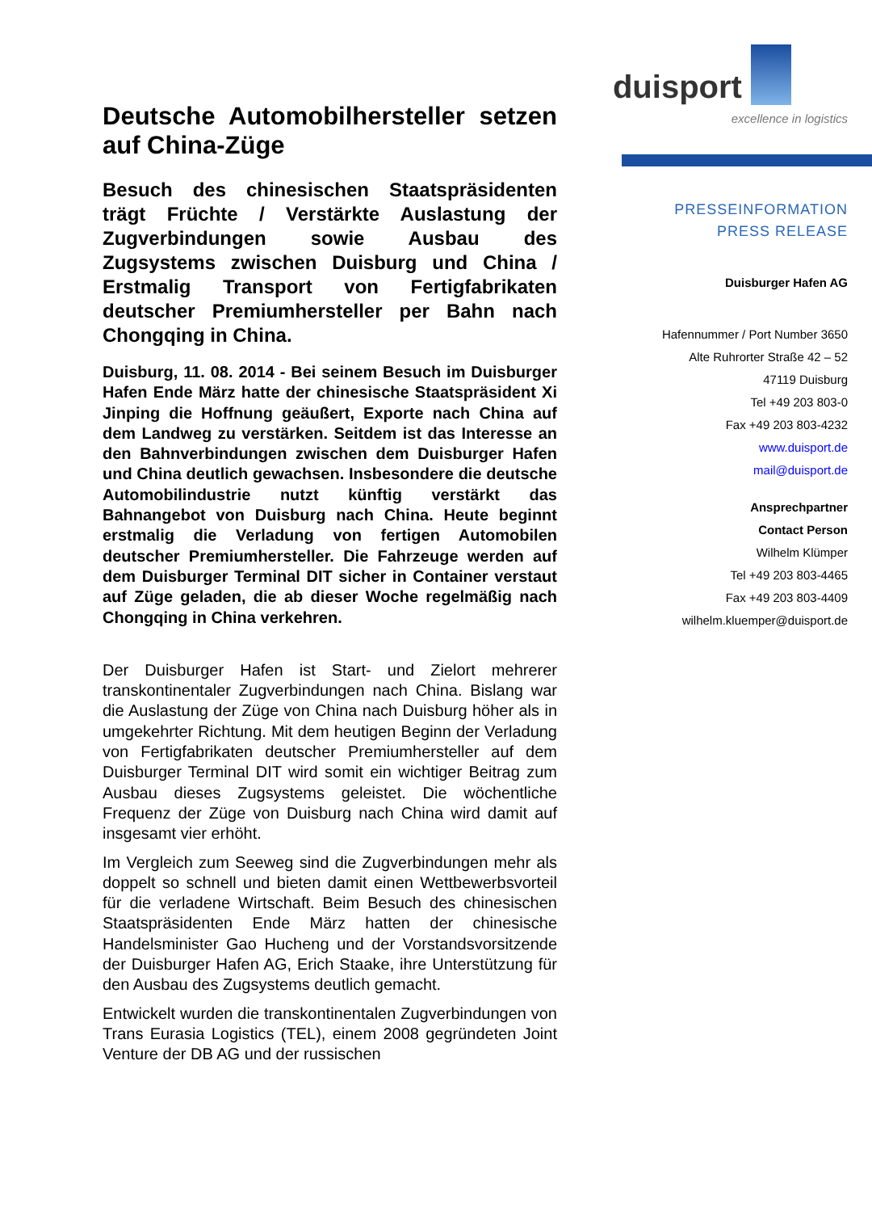Deutsche Automobilhersteller setzen auf China-Züge
Besuch des chinesischen Staatspräsidenten trägt Früchte / Verstärkte Auslastung der Zugverbindungen sowie Ausbau des Zugsystems zwischen Duisburg und China / Erstmalig Transport von Fertigfabrikaten deutscher Premiumhersteller per Bahn nach Chongqing in China.
Duisburg, 11. 08. 2014 - Bei seinem Besuch im Duisburger Hafen Ende März hatte der chinesische Staatspräsident Xi Jinping die Hoffnung geäußert, Exporte nach China auf dem Landweg zu verstärken. Seitdem ist das Interesse an den Bahnverbindungen zwischen dem Duisburger Hafen und China deutlich gewachsen. Insbesondere die deutsche Automobilindustrie nutzt künftig verstärkt das Bahnangebot von Duisburg nach China. Heute beginnt erstmalig die Verladung von fertigen Automobilen deutscher Premiumhersteller. Die Fahrzeuge werden auf dem Duisburger Terminal DIT sicher in Container verstaut auf Züge geladen, die ab dieser Woche regelmäßig nach Chongqing in China verkehren.
Der Duisburger Hafen ist Start- und Zielort mehrerer transkontinentaler Zugverbindungen nach China. Bislang war die Auslastung der Züge von China nach Duisburg höher als in umgekehrter Richtung. Mit dem heutigen Beginn der Verladung von Fertigfabrikaten deutscher Premiumhersteller auf dem Duisburger Terminal DIT wird somit ein wichtiger Beitrag zum Ausbau dieses Zugsystems geleistet. Die wöchentliche Frequenz der Züge von Duisburg nach China wird damit auf insgesamt vier erhöht.
Im Vergleich zum Seeweg sind die Zugverbindungen mehr als doppelt so schnell und bieten damit einen Wettbewerbsvorteil für die verladene Wirtschaft. Beim Besuch des chinesischen Staatspräsidenten Ende März hatten der chinesische Handelsminister Gao Hucheng und der Vorstandsvorsitzende der Duisburger Hafen AG, Erich Staake, ihre Unterstützung für den Ausbau des Zugsystems deutlich gemacht.
Entwickelt wurden die transkontinentalen Zugverbindungen von Trans Eurasia Logistics (TEL), einem 2008 gegründeten Joint Venture der DB AG und der russischen
duisport
excellence in logistics
PRESSEINFORMATION
PRESS RELEASE
Duisburger Hafen AG
Hafennummer / Port Number 3650
Alte Ruhrorter Straße 42 – 52
47119 Duisburg
Tel +49 203 803-0
Fax +49 203 803-4232
www.duisport.de
mail@duisport.de
Ansprechpartner
Contact Person
Wilhelm Klümper
Tel +49 203 803-4465
Fax +49 203 803-4409
wilhelm.kluemper@duisport.de